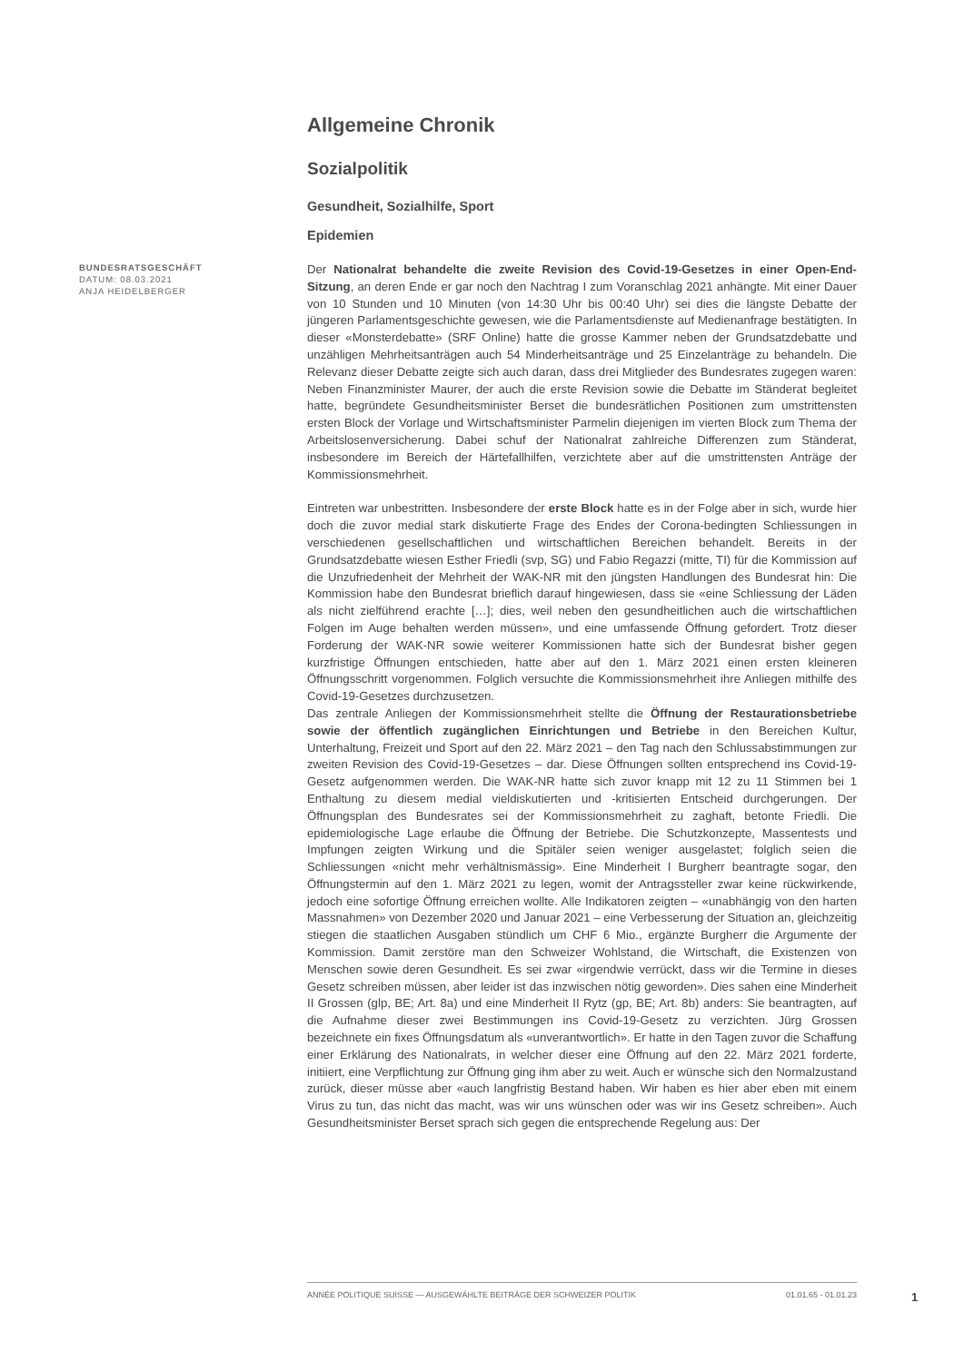Allgemeine Chronik
Sozialpolitik
Gesundheit, Sozialhilfe, Sport
Epidemien
BUNDESRATSGESCHÄFT
DATUM: 08.03.2021
ANJA HEIDELBERGER
Der Nationalrat behandelte die zweite Revision des Covid-19-Gesetzes in einer Open-End-Sitzung, an deren Ende er gar noch den Nachtrag I zum Voranschlag 2021 anhängte. Mit einer Dauer von 10 Stunden und 10 Minuten (von 14:30 Uhr bis 00:40 Uhr) sei dies die längste Debatte der jüngeren Parlamentsgeschichte gewesen, wie die Parlamentsdienste auf Medienanfrage bestätigten. In dieser «Monsterdebatte» (SRF Online) hatte die grosse Kammer neben der Grundsatzdebatte und unzähligen Mehrheitsanträgen auch 54 Minderheitsanträge und 25 Einzelanträge zu behandeln. Die Relevanz dieser Debatte zeigte sich auch daran, dass drei Mitglieder des Bundesrates zugegen waren: Neben Finanzminister Maurer, der auch die erste Revision sowie die Debatte im Ständerat begleitet hatte, begründete Gesundheitsminister Berset die bundesrätlichen Positionen zum umstrittensten ersten Block der Vorlage und Wirtschaftsminister Parmelin diejenigen im vierten Block zum Thema der Arbeitslosenversicherung. Dabei schuf der Nationalrat zahlreiche Differenzen zum Ständerat, insbesondere im Bereich der Härtefallhilfen, verzichtete aber auf die umstrittensten Anträge der Kommissionsmehrheit.
Eintreten war unbestritten. Insbesondere der erste Block hatte es in der Folge aber in sich, wurde hier doch die zuvor medial stark diskutierte Frage des Endes der Corona-bedingten Schliessungen in verschiedenen gesellschaftlichen und wirtschaftlichen Bereichen behandelt. Bereits in der Grundsatzdebatte wiesen Esther Friedli (svp, SG) und Fabio Regazzi (mitte, TI) für die Kommission auf die Unzufriedenheit der Mehrheit der WAK-NR mit den jüngsten Handlungen des Bundesrat hin: Die Kommission habe den Bundesrat brieflich darauf hingewiesen, dass sie «eine Schliessung der Läden als nicht zielführend erachte […]; dies, weil neben den gesundheitlichen auch die wirtschaftlichen Folgen im Auge behalten werden müssen», und eine umfassende Öffnung gefordert. Trotz dieser Forderung der WAK-NR sowie weiterer Kommissionen hatte sich der Bundesrat bisher gegen kurzfristige Öffnungen entschieden, hatte aber auf den 1. März 2021 einen ersten kleineren Öffnungsschritt vorgenommen. Folglich versuchte die Kommissionsmehrheit ihre Anliegen mithilfe des Covid-19-Gesetzes durchzusetzen.
Das zentrale Anliegen der Kommissionsmehrheit stellte die Öffnung der Restaurationsbetriebe sowie der öffentlich zugänglichen Einrichtungen und Betriebe in den Bereichen Kultur, Unterhaltung, Freizeit und Sport auf den 22. März 2021 – den Tag nach den Schlussabstimmungen zur zweiten Revision des Covid-19-Gesetzes – dar. Diese Öffnungen sollten entsprechend ins Covid-19-Gesetz aufgenommen werden. Die WAK-NR hatte sich zuvor knapp mit 12 zu 11 Stimmen bei 1 Enthaltung zu diesem medial vieldiskutierten und -kritisierten Entscheid durchgerungen. Der Öffnungsplan des Bundesrates sei der Kommissionsmehrheit zu zaghaft, betonte Friedli. Die epidemiologische Lage erlaube die Öffnung der Betriebe. Die Schutzkonzepte, Massentests und Impfungen zeigten Wirkung und die Spitäler seien weniger ausgelastet; folglich seien die Schliessungen «nicht mehr verhältnismässig». Eine Minderheit I Burgherr beantragte sogar, den Öffnungstermin auf den 1. März 2021 zu legen, womit der Antragssteller zwar keine rückwirkende, jedoch eine sofortige Öffnung erreichen wollte. Alle Indikatoren zeigten – «unabhängig von den harten Massnahmen» von Dezember 2020 und Januar 2021 – eine Verbesserung der Situation an, gleichzeitig stiegen die staatlichen Ausgaben stündlich um CHF 6 Mio., ergänzte Burgherr die Argumente der Kommission. Damit zerstöre man den Schweizer Wohlstand, die Wirtschaft, die Existenzen von Menschen sowie deren Gesundheit. Es sei zwar «irgendwie verrückt, dass wir die Termine in dieses Gesetz schreiben müssen, aber leider ist das inzwischen nötig geworden». Dies sahen eine Minderheit II Grossen (glp, BE; Art. 8a) und eine Minderheit II Rytz (gp, BE; Art. 8b) anders: Sie beantragten, auf die Aufnahme dieser zwei Bestimmungen ins Covid-19-Gesetz zu verzichten. Jürg Grossen bezeichnete ein fixes Öffnungsdatum als «unverantwortlich». Er hatte in den Tagen zuvor die Schaffung einer Erklärung des Nationalrats, in welcher dieser eine Öffnung auf den 22. März 2021 forderte, initiiert, eine Verpflichtung zur Öffnung ging ihm aber zu weit. Auch er wünsche sich den Normalzustand zurück, dieser müsse aber «auch langfristig Bestand haben. Wir haben es hier aber eben mit einem Virus zu tun, das nicht das macht, was wir uns wünschen oder was wir ins Gesetz schreiben». Auch Gesundheitsminister Berset sprach sich gegen die entsprechende Regelung aus: Der
ANNÉE POLITIQUE SUISSE — AUSGEWÄHLTE BEITRÄGE DER SCHWEIZER POLITIK 01.01.65 - 01.01.23
1